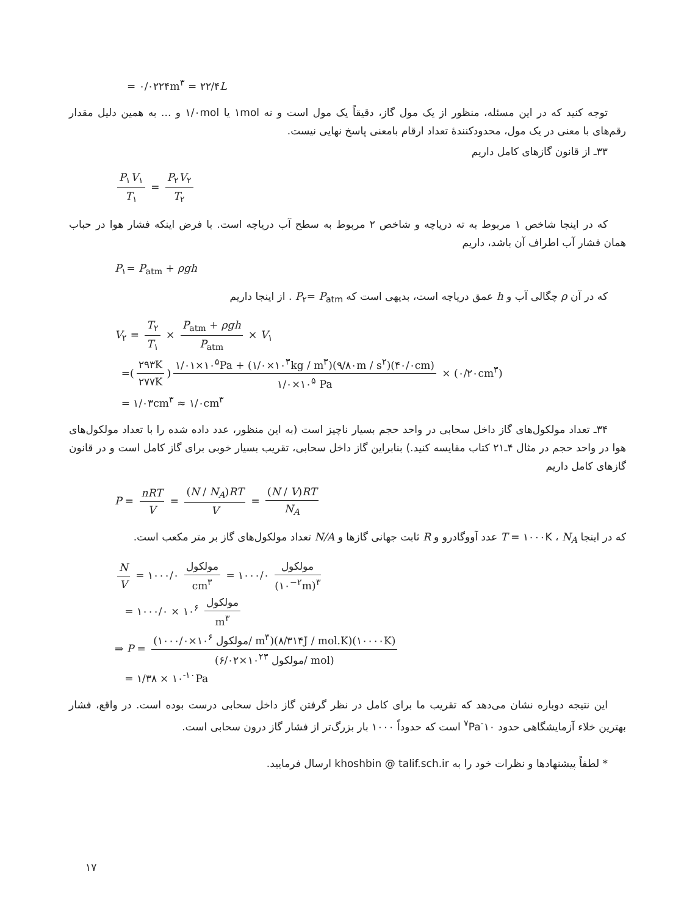= ۰/۰۲۲۴m<sup>۳</sup> = ۲۲/۴L
توجه کنید که در این مسئله، منظور از یک مول گاز، دقیقاً یک مول است و نه ۱mol یا ۱/۰mol و ... به همین دلیل مقدار رقم‌های با معنی در یک مول، محدودکنندهٔ تعداد ارقام بامعنی پاسخ نهایی نیست.
۳۳ـ از قانون گازهای کامل داریم
P<sub>۱</sub>V<sub>۱</sub> T<sub>۱</sub> = P<sub>۲</sub>V<sub>۲</sub> T<sub>۲</sub>
که در اینجا شاخص ۱ مربوط به ته دریاچه و شاخص ۲ مربوط به سطح آب دریاچه است. با فرض اینکه فشار هوا در حباب همان فشار آب اطراف آن باشد، داریم
P<sub>۱</sub>= P<sub>atm</sub> + ρgh
که در آن ρ چگالی آب و h عمق دریاچه است، بدیهی است که P<sub>۲</sub>= P<sub>atm</sub> . از اینجا داریم
V<sub>۲</sub> = T<sub>۲</sub> T<sub>۱</sub> × P<sub>atm</sub> + ρgh P<sub>atm</sub> × V<sub>۱</sub>
=(۲۹۳K ۲۷۷K) ۱/۰۱×۱۰<sup>۵</sup>Pa + (۱/۰×۱۰<sup>۳</sup>kg / m<sup>۳</sup>)(۹/۸۰m / s<sup>۲</sup>)(۴۰/۰cm) ۱/۰×۱۰<sup>۵</sup> Pa × (۰/۲۰cm<sup>۳</sup>)
= ۱/۰۳cm<sup>۳</sup> ≈ ۱/۰cm<sup>۳</sup>
۳۴ـ تعداد مولکول‌های گاز داخل سحابی در واحد حجم بسیار ناچیز است (به این منظور، عدد داده شده را با تعداد مولکول‌های هوا در واحد حجم در مثال ۴ـ۲۱ کتاب مقایسه کنید.) بنابراین گاز داخل سحابی، تقریب بسیار خوبی برای گاز کامل است و در قانون گازهای کامل داریم
P = nRT V = (N / N<sub>A</sub>)RT V = (N / V)RT N<sub>A</sub>
که در اینجا T = ۱۰۰۰K ، N<sub>A</sub> عدد آووگادرو و R ثابت جهانی گازها و N/A تعداد مولکول‌های گاز بر متر مکعب است.
N V = ۱۰۰۰/۰ مولکول cm<sup>۳</sup> = ۱۰۰۰/۰ مولکول (۱۰<sup>−۲</sup>m)<sup>۳</sup>
= ۱۰۰۰/۰ × ۱۰<sup>۶</sup> مولکول m<sup>۳</sup>
⇒ P = (۱۰۰۰/۰×۱۰<sup>۶</sup> مولکول/ m<sup>۳</sup>)(۸/۳۱۴J / mol.K)(۱۰۰۰۰K) (۶/۰۲×۱۰<sup>۲۳</sup> مولکول/ mol)
= ۱/۳۸ × ۱۰<sup>-۱۰</sup>Pa
این نتیجه دوباره نشان می‌دهد که تقریب ما برای کامل در نظر گرفتن گاز داخل سحابی درست بوده است. در واقع، فشار بهترین خلاء آزمایشگاهی حدود ۱۰<sup>-۷</sup>Pa است که حدوداً ۱۰۰۰ بار بزرگ‌تر از فشار گاز درون سحابی است.
* لطفاً پیشنهادها و نظرات خود را به khoshbin @ talif.sch.ir ارسال فرمایید.
۱۷